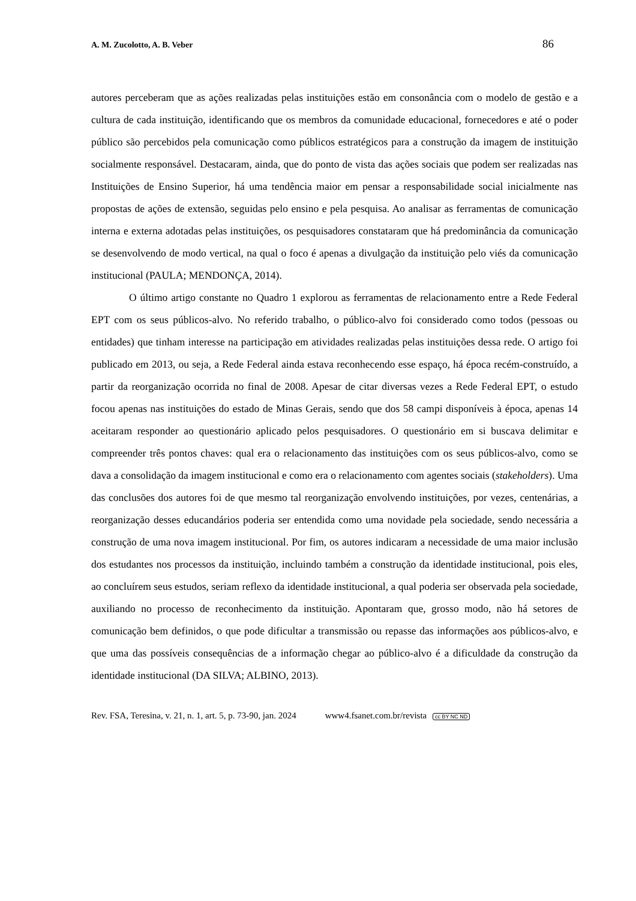A. M. Zucolotto, A. B. Veber 86
autores perceberam que as ações realizadas pelas instituições estão em consonância com o modelo de gestão e a cultura de cada instituição, identificando que os membros da comunidade educacional, fornecedores e até o poder público são percebidos pela comunicação como públicos estratégicos para a construção da imagem de instituição socialmente responsável. Destacaram, ainda, que do ponto de vista das ações sociais que podem ser realizadas nas Instituições de Ensino Superior, há uma tendência maior em pensar a responsabilidade social inicialmente nas propostas de ações de extensão, seguidas pelo ensino e pela pesquisa. Ao analisar as ferramentas de comunicação interna e externa adotadas pelas instituições, os pesquisadores constataram que há predominância da comunicação se desenvolvendo de modo vertical, na qual o foco é apenas a divulgação da instituição pelo viés da comunicação institucional (PAULA; MENDONÇA, 2014).
O último artigo constante no Quadro 1 explorou as ferramentas de relacionamento entre a Rede Federal EPT com os seus públicos-alvo. No referido trabalho, o público-alvo foi considerado como todos (pessoas ou entidades) que tinham interesse na participação em atividades realizadas pelas instituições dessa rede. O artigo foi publicado em 2013, ou seja, a Rede Federal ainda estava reconhecendo esse espaço, há época recém-construído, a partir da reorganização ocorrida no final de 2008. Apesar de citar diversas vezes a Rede Federal EPT, o estudo focou apenas nas instituições do estado de Minas Gerais, sendo que dos 58 campi disponíveis à época, apenas 14 aceitaram responder ao questionário aplicado pelos pesquisadores. O questionário em si buscava delimitar e compreender três pontos chaves: qual era o relacionamento das instituições com os seus públicos-alvo, como se dava a consolidação da imagem institucional e como era o relacionamento com agentes sociais (stakeholders). Uma das conclusões dos autores foi de que mesmo tal reorganização envolvendo instituições, por vezes, centenárias, a reorganização desses educandários poderia ser entendida como uma novidade pela sociedade, sendo necessária a construção de uma nova imagem institucional. Por fim, os autores indicaram a necessidade de uma maior inclusão dos estudantes nos processos da instituição, incluindo também a construção da identidade institucional, pois eles, ao concluírem seus estudos, seriam reflexo da identidade institucional, a qual poderia ser observada pela sociedade, auxiliando no processo de reconhecimento da instituição. Apontaram que, grosso modo, não há setores de comunicação bem definidos, o que pode dificultar a transmissão ou repasse das informações aos públicos-alvo, e que uma das possíveis consequências de a informação chegar ao público-alvo é a dificuldade da construção da identidade institucional (DA SILVA; ALBINO, 2013).
Rev. FSA, Teresina, v. 21, n. 1, art. 5, p. 73-90, jan. 2024 www4.fsanet.com.br/revista cc BY NC ND